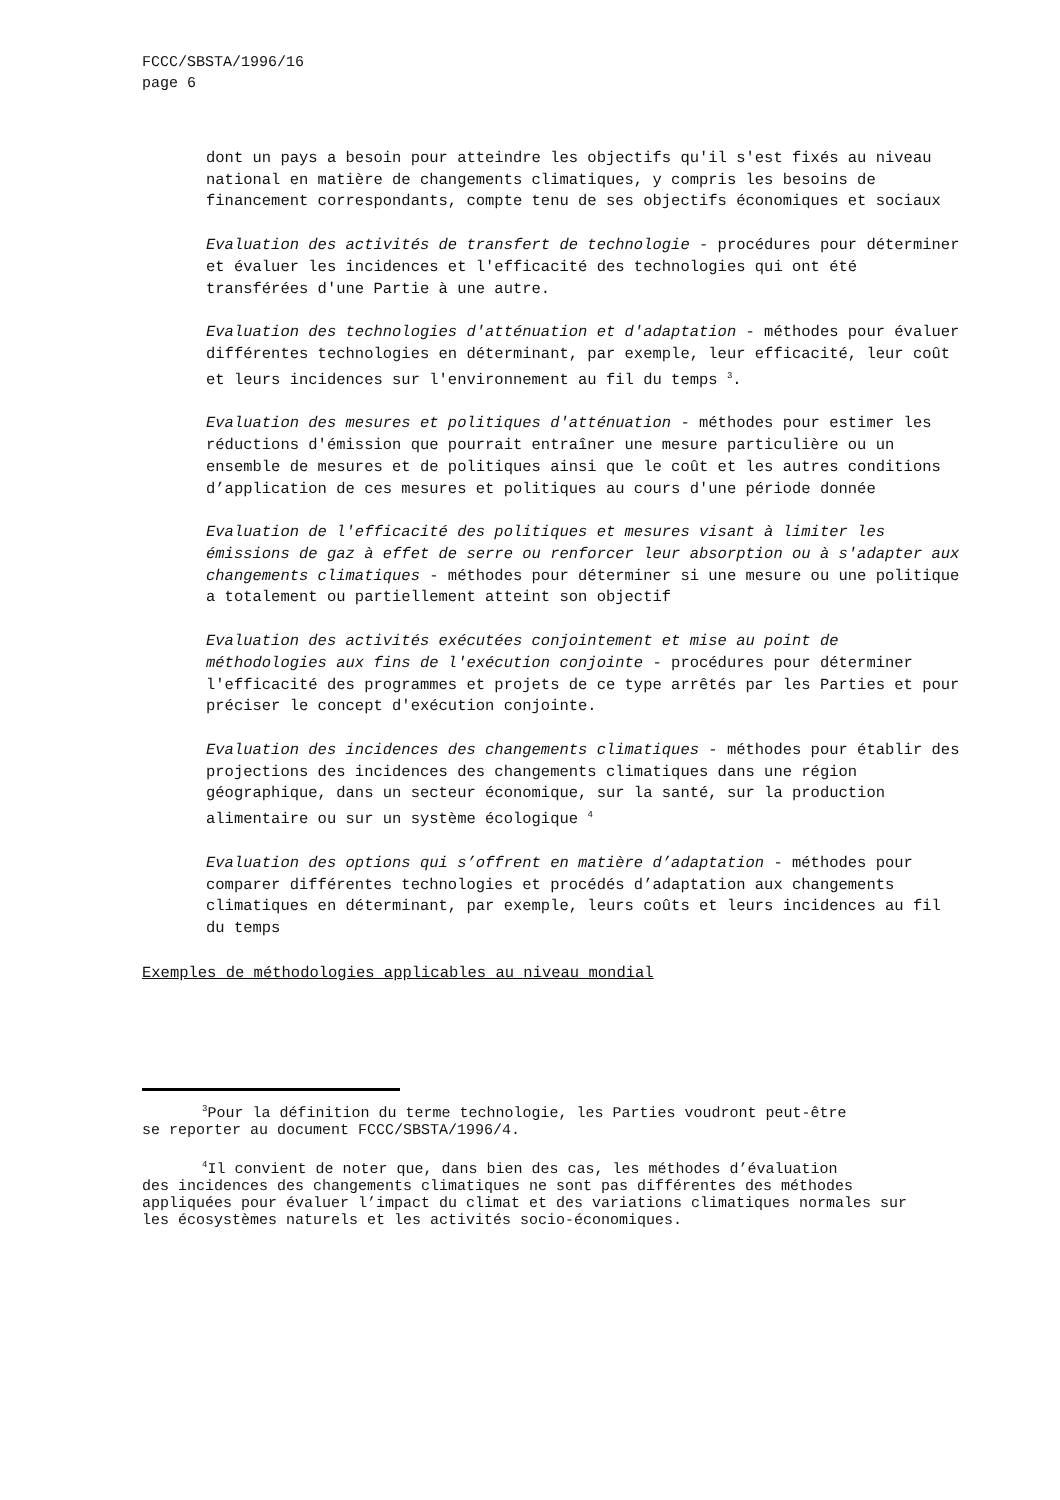FCCC/SBSTA/1996/16
page 6
dont un pays a besoin pour atteindre les objectifs qu'il s'est fixés au niveau national en matière de changements climatiques, y compris les besoins de financement correspondants, compte tenu de ses objectifs économiques et sociaux
Evaluation des activités de transfert de technologie - procédures pour déterminer et évaluer les incidences et l'efficacité des technologies qui ont été transférées d'une Partie à une autre.
Evaluation des technologies d'atténuation et d'adaptation - méthodes pour évaluer différentes technologies en déterminant, par exemple, leur efficacité, leur coût et leurs incidences sur l'environnement au fil du temps <sup>3</sup>.
Evaluation des mesures et politiques d'atténuation - méthodes pour estimer les réductions d'émission que pourrait entraîner une mesure particulière ou un ensemble de mesures et de politiques ainsi que le coût et les autres conditions d’application de ces mesures et politiques au cours d'une période donnée
Evaluation de l'efficacité des politiques et mesures visant à limiter les émissions de gaz à effet de serre ou renforcer leur absorption ou à s'adapter aux changements climatiques - méthodes pour déterminer si une mesure ou une politique a totalement ou partiellement atteint son objectif
Evaluation des activités exécutées conjointement et mise au point de méthodologies aux fins de l'exécution conjointe - procédures pour déterminer l'efficacité des programmes et projets de ce type arrêtés par les Parties et pour préciser le concept d'exécution conjointe.
Evaluation des incidences des changements climatiques - méthodes pour établir des projections des incidences des changements climatiques dans une région géographique, dans un secteur économique, sur la santé, sur la production alimentaire ou sur un système écologique <sup>4</sup>
Evaluation des options qui s’offrent en matière d’adaptation - méthodes pour comparer différentes technologies et procédés d’adaptation aux changements climatiques en déterminant, par exemple, leurs coûts et leurs incidences au fil du temps
Exemples de méthodologies applicables au niveau mondial
<sup>3</sup> Pour la définition du terme technologie, les Parties voudront peut-être
se reporter au document FCCC/SBSTA/1996/4.
<sup>4</sup> Il convient de noter que, dans bien des cas, les méthodes d’évaluation
des incidences des changements climatiques ne sont pas différentes des méthodes appliquées pour évaluer l’impact du climat et des variations climatiques normales sur les écosystèmes naturels et les activités socio-économiques.